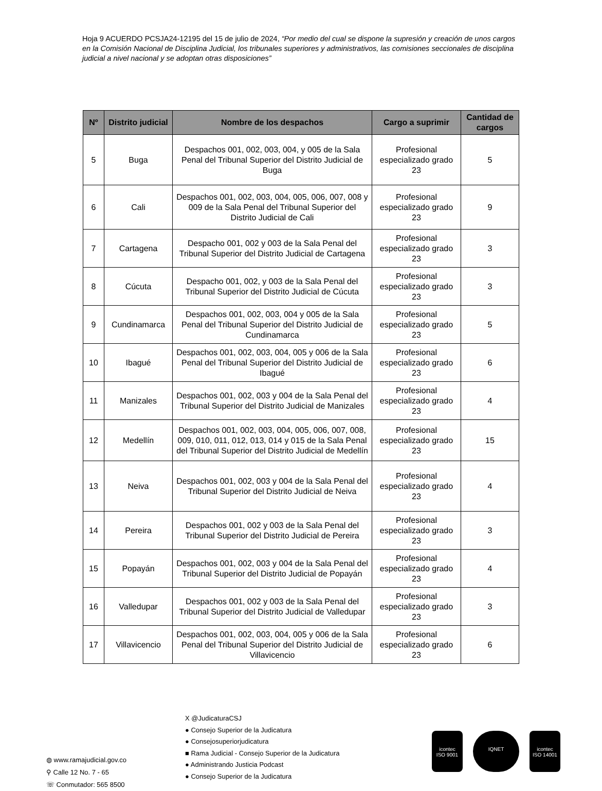Hoja 9 ACUERDO PCSJA24-12195 del 15 de julio de 2024, “Por medio del cual se dispone la supresión y creación de unos cargos en la Comisión Nacional de Disciplina Judicial, los tribunales superiores y administrativos, las comisiones seccionales de disciplina judicial a nivel nacional y se adoptan otras disposiciones”
| Nº | Distrito judicial | Nombre de los despachos | Cargo a suprimir | Cantidad de cargos |
| --- | --- | --- | --- | --- |
| 5 | Buga | Despachos 001, 002, 003, 004, y 005 de la Sala Penal del Tribunal Superior del Distrito Judicial de Buga | Profesional especializado grado 23 | 5 |
| 6 | Cali | Despachos 001, 002, 003, 004, 005, 006, 007, 008 y 009 de la Sala Penal del Tribunal Superior del Distrito Judicial de Cali | Profesional especializado grado 23 | 9 |
| 7 | Cartagena | Despacho 001, 002 y 003 de la Sala Penal del Tribunal Superior del Distrito Judicial de Cartagena | Profesional especializado grado 23 | 3 |
| 8 | Cúcuta | Despacho 001, 002, y 003 de la Sala Penal del Tribunal Superior del Distrito Judicial de Cúcuta | Profesional especializado grado 23 | 3 |
| 9 | Cundinamarca | Despachos 001, 002, 003, 004 y 005 de la Sala Penal del Tribunal Superior del Distrito Judicial de Cundinamarca | Profesional especializado grado 23 | 5 |
| 10 | Ibagué | Despachos 001, 002, 003, 004, 005 y 006 de la Sala Penal del Tribunal Superior del Distrito Judicial de Ibagué | Profesional especializado grado 23 | 6 |
| 11 | Manizales | Despachos 001, 002, 003 y 004 de la Sala Penal del Tribunal Superior del Distrito Judicial de Manizales | Profesional especializado grado 23 | 4 |
| 12 | Medellín | Despachos 001, 002, 003, 004, 005, 006, 007, 008, 009, 010, 011, 012, 013, 014 y 015 de la Sala Penal del Tribunal Superior del Distrito Judicial de Medellín | Profesional especializado grado 23 | 15 |
| 13 | Neiva | Despachos 001, 002, 003 y 004 de la Sala Penal del Tribunal Superior del Distrito Judicial de Neiva | Profesional especializado grado 23 | 4 |
| 14 | Pereira | Despachos 001, 002 y 003 de la Sala Penal del Tribunal Superior del Distrito Judicial de Pereira | Profesional especializado grado 23 | 3 |
| 15 | Popayán | Despachos 001, 002, 003 y 004 de la Sala Penal del Tribunal Superior del Distrito Judicial de Popayán | Profesional especializado grado 23 | 4 |
| 16 | Valledupar | Despachos 001, 002 y 003 de la Sala Penal del Tribunal Superior del Distrito Judicial de Valledupar | Profesional especializado grado 23 | 3 |
| 17 | Villavicencio | Despachos 001, 002, 003, 004, 005 y 006 de la Sala Penal del Tribunal Superior del Distrito Judicial de Villavicencio | Profesional especializado grado 23 | 6 |
◍ www.ramajudicial.gov.co
⚲ Calle 12 No. 7 - 65
☏ Conmutador: 565 8500
X @JudicaturaCSJ
● Consejo Superior de la Judicatura
● Consejosuperiorjudicatura
■ Rama Judicial - Consejo Superior de la Judicatura
● Administrando Justicia Podcast
● Consejo Superior de la Judicatura
icontec
ISO 9001
IQNET icontec
ISO 14001